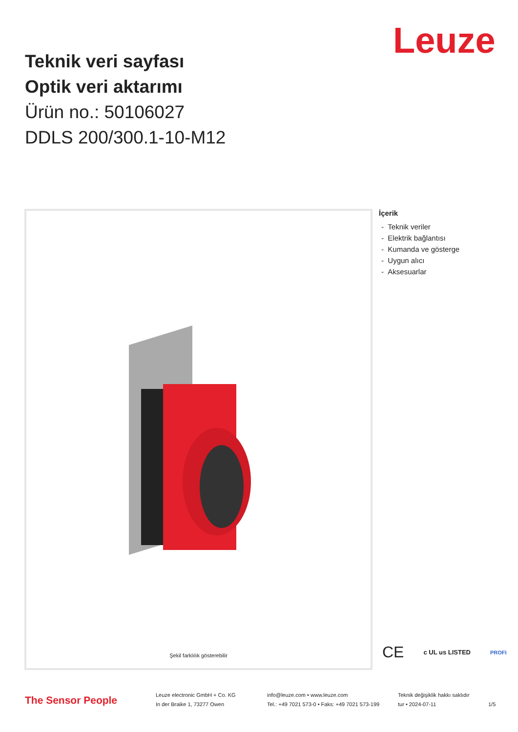Leuze
Teknik veri sayfası
Optik veri aktarımı
Ürün no.: 50106027
DDLS 200/300.1-10-M12
Şekil farklılık gösterebilir
İçerik
- Teknik veriler
- Elektrik bağlantısı
- Kumanda ve gösterge
- Uygun alıcı
- Aksesuarlar
CE c UL us LISTED PROFI
The Sensor People
Leuze electronic GmbH + Co. KG
In der Braike 1, 73277 Owen
info@leuze.com • www.leuze.com
Tel.: +49 7021 573-0 • Faks: +49 7021 573-199
Teknik değişiklik hakkı saklıdır
tur • 2024-07-11
1/5